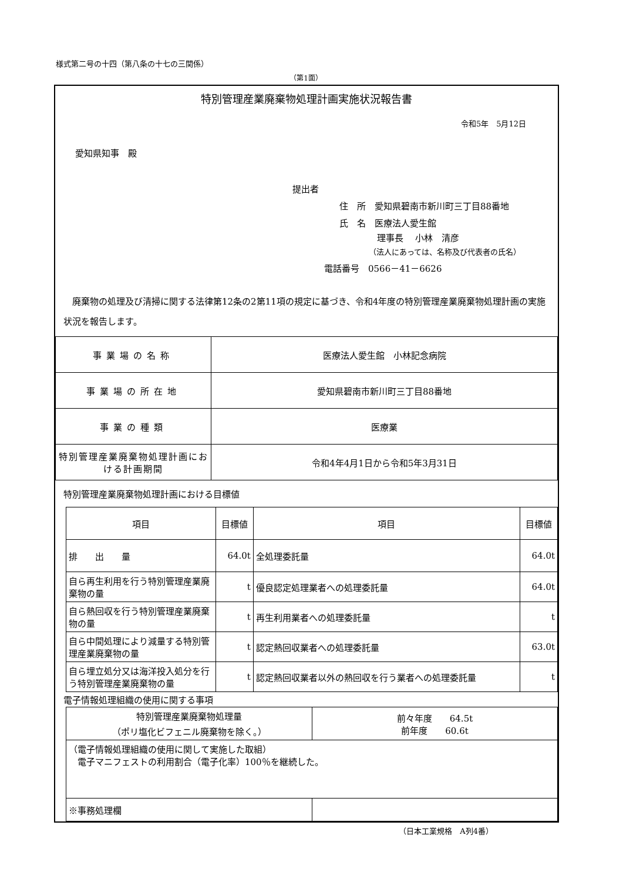様式第二号の十四（第八条の十七の三関係）
（第1面）
特別管理産業廃棄物処理計画実施状況報告書
令和5年　5月12日
愛知県知事　殿
提出者
住　所　愛知県碧南市新川町三丁目88番地
氏　名　医療法人愛生館
理事長　 小林　清彦
（法人にあっては、名称及び代表者の氏名）
電話番号　0566－41－6626
　廃棄物の処理及び清掃に関する法律第12条の2第11項の規定に基づき、令和4年度の特別管理産業廃棄物処理計画の実施状況を報告します。
| 事業場の名称 | 医療法人愛生館 小林記念病院 |
| 事業場の所在地 | 愛知県碧南市新川町三丁目88番地 |
| 事業の種類 | 医療業 |
| 特別管理産業廃棄物処理計画における計画期間 | 令和4年4月1日から令和5年3月31日 |
特別管理産業廃棄物処理計画における目標値
| 項目 | 目標値 | 項目 | 目標値 |
| --- | --- | --- | --- |
| 排 出 量 | 64.0t | 全処理委託量 | 64.0t |
| 自ら再生利用を行う特別管理産業廃棄物の量 | t | 優良認定処理業者への処理委託量 | 64.0t |
| 自ら熱回収を行う特別管理産業廃棄物の量 | t | 再生利用業者への処理委託量 | t |
| 自ら中間処理により減量する特別管理産業廃棄物の量 | t | 認定熱回収業者への処理委託量 | 63.0t |
| 自ら埋立処分又は海洋投入処分を行う特別管理産業廃棄物の量 | t | 認定熱回収業者以外の熱回収を行う業者への処理委託量 | t |
電子情報処理組織の使用に関する事項
| 特別管理産業廃棄物処理量 （ポリ塩化ビフェニル廃棄物を除く。） | 前々年度 64.5t 前年度 60.6t |
| （電子情報処理組織の使用に関して実施した取組） 電子マニフェストの利用割合（電子化率）100％を継続した。 | |
| ※事務処理欄 | |
（日本工業規格　A列4番）